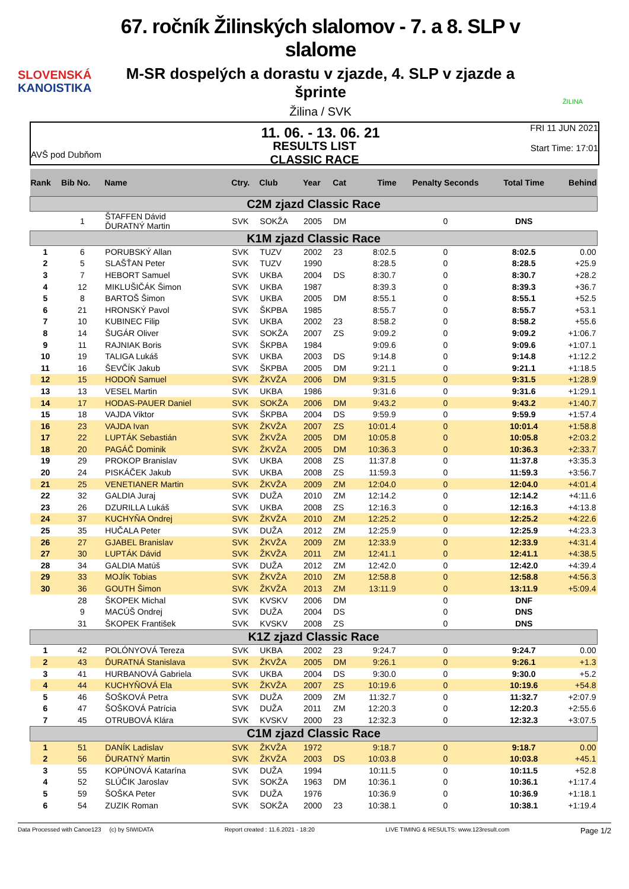SLOVENSKÁ
KANOISTIKA
67. ročník Žilinských slalomov - 7. a 8. SLP v slalome
M-SR dospelých a dorastu v zjazde, 4. SLP v zjazde a šprinte
Žilina / SVK
11. 06. - 13. 06. 21
ŽILINA
AVŠ pod Dubňom
RESULTS LIST
CLASSIC RACE
FRI 11 JUN 2021
Start Time: 17:01
| Rank | Bib No. | Name | Ctry. | Club | Year | Cat | Time | Penalty Seconds | Total Time | Behind |
| --- | --- | --- | --- | --- | --- | --- | --- | --- | --- | --- |
| C2M zjazd Classic Race | | | | | | | | | | |
| | 1 | ŠTAFFEN Dávid ĎURATNÝ Martin | SVK | SOKŽA | 2005 | DM | | 0 | DNS | |
| K1M zjazd Classic Race | | | | | | | | | | |
| 1 | 6 | PORUBSKÝ Allan | SVK | TUZV | 2002 | 23 | 8:02.5 | 0 | 8:02.5 | 0.00 |
| 2 | 5 | SLAŠŤAN Peter | SVK | TUZV | 1990 | | 8:28.5 | 0 | 8:28.5 | +25.9 |
| 3 | 7 | HEBORT Samuel | SVK | UKBA | 2004 | DS | 8:30.7 | 0 | 8:30.7 | +28.2 |
| 4 | 12 | MIKLUŠIČÁK Šimon | SVK | UKBA | 1987 | | 8:39.3 | 0 | 8:39.3 | +36.7 |
| 5 | 8 | BARTOŠ Šimon | SVK | UKBA | 2005 | DM | 8:55.1 | 0 | 8:55.1 | +52.5 |
| 6 | 21 | HRONSKÝ Pavol | SVK | ŠKPBA | 1985 | | 8:55.7 | 0 | 8:55.7 | +53.1 |
| 7 | 10 | KUBINEC Filip | SVK | UKBA | 2002 | 23 | 8:58.2 | 0 | 8:58.2 | +55.6 |
| 8 | 14 | ŠUGÁR Oliver | SVK | SOKŽA | 2007 | ZS | 9:09.2 | 0 | 9:09.2 | +1:06.7 |
| 9 | 11 | RAJNIAK Boris | SVK | ŠKPBA | 1984 | | 9:09.6 | 0 | 9:09.6 | +1:07.1 |
| 10 | 19 | TALIGA Lukáš | SVK | UKBA | 2003 | DS | 9:14.8 | 0 | 9:14.8 | +1:12.2 |
| 11 | 16 | ŠEVČÍK Jakub | SVK | ŠKPBA | 2005 | DM | 9:21.1 | 0 | 9:21.1 | +1:18.5 |
| 12 | 15 | HODOŇ Samuel | SVK | ŽKVŽA | 2006 | DM | 9:31.5 | 0 | 9:31.5 | +1:28.9 |
| 13 | 13 | VESEL Martin | SVK | UKBA | 1986 | | 9:31.6 | 0 | 9:31.6 | +1:29.1 |
| 14 | 17 | HODAS-PAUER Daniel | SVK | SOKŽA | 2006 | DM | 9:43.2 | 0 | 9:43.2 | +1:40.7 |
| 15 | 18 | VAJDA Viktor | SVK | ŠKPBA | 2004 | DS | 9:59.9 | 0 | 9:59.9 | +1:57.4 |
| 16 | 23 | VAJDA Ivan | SVK | ŽKVŽA | 2007 | ZS | 10:01.4 | 0 | 10:01.4 | +1:58.8 |
| 17 | 22 | LUPTÁK Sebastián | SVK | ŽKVŽA | 2005 | DM | 10:05.8 | 0 | 10:05.8 | +2:03.2 |
| 18 | 20 | PAGÁČ Dominik | SVK | ŽKVŽA | 2005 | DM | 10:36.3 | 0 | 10:36.3 | +2:33.7 |
| 19 | 29 | PROKOP Branislav | SVK | UKBA | 2008 | ZS | 11:37.8 | 0 | 11:37.8 | +3:35.3 |
| 20 | 24 | PISKÁČEK Jakub | SVK | UKBA | 2008 | ZS | 11:59.3 | 0 | 11:59.3 | +3:56.7 |
| 21 | 25 | VENETIANER Martin | SVK | ŽKVŽA | 2009 | ZM | 12:04.0 | 0 | 12:04.0 | +4:01.4 |
| 22 | 32 | GALDIA Juraj | SVK | DUŽA | 2010 | ZM | 12:14.2 | 0 | 12:14.2 | +4:11.6 |
| 23 | 26 | DZURILLA Lukáš | SVK | UKBA | 2008 | ZS | 12:16.3 | 0 | 12:16.3 | +4:13.8 |
| 24 | 37 | KUCHYŇA Ondrej | SVK | ŽKVŽA | 2010 | ZM | 12:25.2 | 0 | 12:25.2 | +4:22.6 |
| 25 | 35 | HUČALA Peter | SVK | DUŽA | 2012 | ZM | 12:25.9 | 0 | 12:25.9 | +4:23.3 |
| 26 | 27 | GJABEL Branislav | SVK | ŽKVŽA | 2009 | ZM | 12:33.9 | 0 | 12:33.9 | +4:31.4 |
| 27 | 30 | LUPTÁK Dávid | SVK | ŽKVŽA | 2011 | ZM | 12:41.1 | 0 | 12:41.1 | +4:38.5 |
| 28 | 34 | GALDIA Matúš | SVK | DUŽA | 2012 | ZM | 12:42.0 | 0 | 12:42.0 | +4:39.4 |
| 29 | 33 | MOJÍK Tobias | SVK | ŽKVŽA | 2010 | ZM | 12:58.8 | 0 | 12:58.8 | +4:56.3 |
| 30 | 36 | GOUTH Šimon | SVK | ŽKVŽA | 2013 | ZM | 13:11.9 | 0 | 13:11.9 | +5:09.4 |
| | 28 | ŠKOPEK Michal | SVK | KVSKV | 2006 | DM | | 0 | DNF | |
| | 9 | MACÚŠ Ondrej | SVK | DUŽA | 2004 | DS | | 0 | DNS | |
| | 31 | ŠKOPEK František | SVK | KVSKV | 2008 | ZS | | 0 | DNS | |
| K1Z zjazd Classic Race | | | | | | | | | | |
| 1 | 42 | POLÓNYOVÁ Tereza | SVK | UKBA | 2002 | 23 | 9:24.7 | 0 | 9:24.7 | 0.00 |
| 2 | 43 | ĎURATNÁ Stanislava | SVK | ŽKVŽA | 2005 | DM | 9:26.1 | 0 | 9:26.1 | +1.3 |
| 3 | 41 | HURBANOVÁ Gabriela | SVK | UKBA | 2004 | DS | 9:30.0 | 0 | 9:30.0 | +5.2 |
| 4 | 44 | KUCHYŇOVÁ Ela | SVK | ŽKVŽA | 2007 | ZS | 10:19.6 | 0 | 10:19.6 | +54.8 |
| 5 | 46 | ŠOŠKOVÁ Petra | SVK | DUŽA | 2009 | ZM | 11:32.7 | 0 | 11:32.7 | +2:07.9 |
| 6 | 47 | ŠOŠKOVÁ Patrícia | SVK | DUŽA | 2011 | ZM | 12:20.3 | 0 | 12:20.3 | +2:55.6 |
| 7 | 45 | OTRUBOVÁ Klára | SVK | KVSKV | 2000 | 23 | 12:32.3 | 0 | 12:32.3 | +3:07.5 |
| C1M zjazd Classic Race | | | | | | | | | | |
| 1 | 51 | DANÍK Ladislav | SVK | ŽKVŽA | 1972 | | 9:18.7 | 0 | 9:18.7 | 0.00 |
| 2 | 56 | ĎURATNÝ Martin | SVK | ŽKVŽA | 2003 | DS | 10:03.8 | 0 | 10:03.8 | +45.1 |
| 3 | 55 | KOPÚNOVÁ Katarína | SVK | DUŽA | 1994 | | 10:11.5 | 0 | 10:11.5 | +52.8 |
| 4 | 52 | SLÚČIK Jaroslav | SVK | SOKŽA | 1963 | DM | 10:36.1 | 0 | 10:36.1 | +1:17.4 |
| 5 | 59 | ŠOŠKA Peter | SVK | DUŽA | 1976 | | 10:36.9 | 0 | 10:36.9 | +1:18.1 |
| 6 | 54 | ZUZIK Roman | SVK | SOKŽA | 2000 | 23 | 10:38.1 | 0 | 10:38.1 | +1:19.4 |
Data Processed with Canoe123 (c) by SIWIDATA Report created : 11.6.2021 - 18:20 LIVE TIMING & RESULTS: www.123result.com Page 1/2